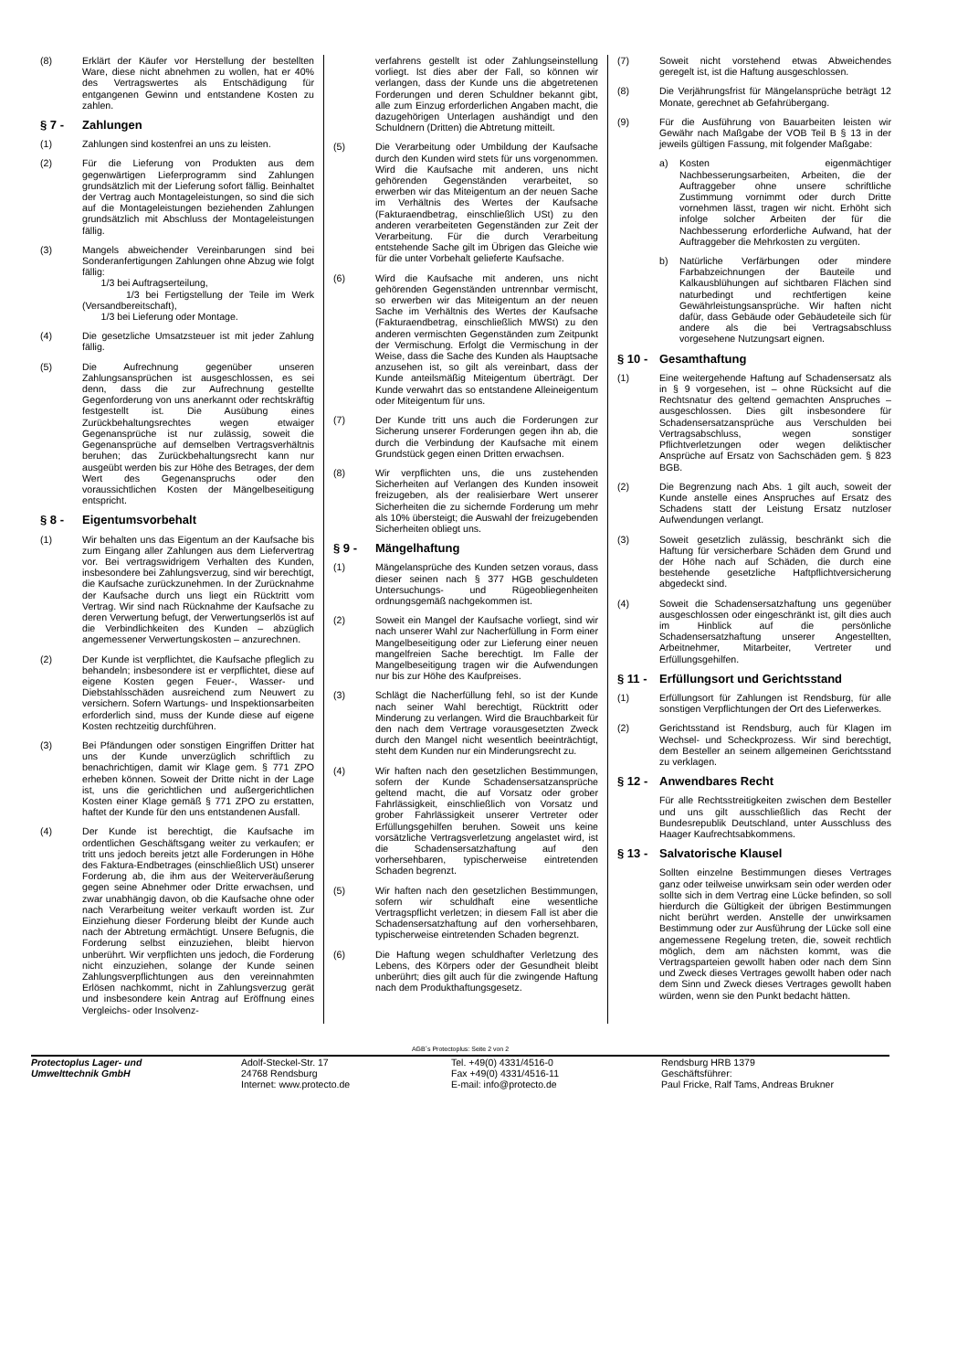(8) Erklärt der Käufer vor Herstellung der bestellten Ware, diese nicht abnehmen zu wollen, hat er 40% des Vertragswertes als Entschädigung für entgangenen Gewinn und entstandene Kosten zu zahlen.
§ 7 - Zahlungen
(1) Zahlungen sind kostenfrei an uns zu leisten.
(2) Für die Lieferung von Produkten aus dem gegenwärtigen Lieferprogramm sind Zahlungen grundsätzlich mit der Lieferung sofort fällig. Beinhaltet der Vertrag auch Montageleistungen, so sind die sich auf die Montageleistungen beziehenden Zahlungen grundsätzlich mit Abschluss der Montageleistungen fällig.
(3) Mangels abweichender Vereinbarungen sind bei Sonderanfertigungen Zahlungen ohne Abzug wie folgt fällig:
1/3 bei Auftragserteilung,
1/3 bei Fertigstellung der Teile im Werk (Versandbereitschaft),
1/3 bei Lieferung oder Montage.
(4) Die gesetzliche Umsatzsteuer ist mit jeder Zahlung fällig.
(5) Die Aufrechnung gegenüber unseren Zahlungsansprüchen ist ausgeschlossen, es sei denn, dass die zur Aufrechnung gestellte Gegenforderung von uns anerkannt oder rechtskräftig festgestellt ist. Die Ausübung eines Zurückbehaltungsrechtes wegen etwaiger Gegenansprüche ist nur zulässig, soweit die Gegenansprüche auf demselben Vertragsverhältnis beruhen; das Zurückbehaltungsrecht kann nur ausgeübt werden bis zur Höhe des Betrages, der dem Wert des Gegenanspruchs oder den voraussichtlichen Kosten der Mängelbeseitigung entspricht.
§ 8 - Eigentumsvorbehalt
(1) Wir behalten uns das Eigentum an der Kaufsache bis zum Eingang aller Zahlungen aus dem Liefervertrag vor. Bei vertragswidrigem Verhalten des Kunden, insbesondere bei Zahlungsverzug, sind wir berechtigt, die Kaufsache zurückzunehmen. In der Zurücknahme der Kaufsache durch uns liegt ein Rücktritt vom Vertrag. Wir sind nach Rücknahme der Kaufsache zu deren Verwertung befugt, der Verwertungserlös ist auf die Verbindlichkeiten des Kunden – abzüglich angemessener Verwertungskosten – anzurechnen.
(2) Der Kunde ist verpflichtet, die Kaufsache pfleglich zu behandeln; insbesondere ist er verpflichtet, diese auf eigene Kosten gegen Feuer-, Wasser- und Diebstahlsschäden ausreichend zum Neuwert zu versichern. Sofern Wartungs- und Inspektionsarbeiten erforderlich sind, muss der Kunde diese auf eigene Kosten rechtzeitig durchführen.
(3) Bei Pfändungen oder sonstigen Eingriffen Dritter hat uns der Kunde unverzüglich schriftlich zu benachrichtigen, damit wir Klage gem. § 771 ZPO erheben können. Soweit der Dritte nicht in der Lage ist, uns die gerichtlichen und außergerichtlichen Kosten einer Klage gemäß § 771 ZPO zu erstatten, haftet der Kunde für den uns entstandenen Ausfall.
(4) Der Kunde ist berechtigt, die Kaufsache im ordentlichen Geschäftsgang weiter zu verkaufen; er tritt uns jedoch bereits jetzt alle Forderungen in Höhe des Faktura-Endbetrages (einschließlich USt) unserer Forderung ab, die ihm aus der Weiterveräußerung gegen seine Abnehmer oder Dritte erwachsen, und zwar unabhängig davon, ob die Kaufsache ohne oder nach Verarbeitung weiter verkauft worden ist. Zur Einziehung dieser Forderung bleibt der Kunde auch nach der Abtretung ermächtigt. Unsere Befugnis, die Forderung selbst einzuziehen, bleibt hiervon unberührt. Wir verpflichten uns jedoch, die Forderung nicht einzuziehen, solange der Kunde seinen Zahlungsverpflichtungen aus den vereinnahmten Erlösen nachkommt, nicht in Zahlungsverzug gerät und insbesondere kein Antrag auf Eröffnung eines Vergleichs- oder Insolvenz-
verfahrens gestellt ist oder Zahlungseinstellung vorliegt. Ist dies aber der Fall, so können wir verlangen, dass der Kunde uns die abgetretenen Forderungen und deren Schuldner bekannt gibt, alle zum Einzug erforderlichen Angaben macht, die dazugehörigen Unterlagen aushändigt und den Schuldnern (Dritten) die Abtretung mitteilt.
(5) Die Verarbeitung oder Umbildung der Kaufsache durch den Kunden wird stets für uns vorgenommen. Wird die Kaufsache mit anderen, uns nicht gehörenden Gegenständen verarbeitet, so erwerben wir das Miteigentum an der neuen Sache im Verhältnis des Wertes der Kaufsache (Fakturaendbetrag, einschließlich USt) zu den anderen verarbeiteten Gegenständen zur Zeit der Verarbeitung. Für die durch Verarbeitung entstehende Sache gilt im Übrigen das Gleiche wie für die unter Vorbehalt gelieferte Kaufsache.
(6) Wird die Kaufsache mit anderen, uns nicht gehörenden Gegenständen untrennbar vermischt, so erwerben wir das Miteigentum an der neuen Sache im Verhältnis des Wertes der Kaufsache (Fakturaendbetrag, einschließlich MWSt) zu den anderen vermischten Gegenständen zum Zeitpunkt der Vermischung. Erfolgt die Vermischung in der Weise, dass die Sache des Kunden als Hauptsache anzusehen ist, so gilt als vereinbart, dass der Kunde anteilsmäßig Miteigentum überträgt. Der Kunde verwahrt das so entstandene Alleineigentum oder Miteigentum für uns.
(7) Der Kunde tritt uns auch die Forderungen zur Sicherung unserer Forderungen gegen ihn ab, die durch die Verbindung der Kaufsache mit einem Grundstück gegen einen Dritten erwachsen.
(8) Wir verpflichten uns, die uns zustehenden Sicherheiten auf Verlangen des Kunden insoweit freizugeben, als der realisierbare Wert unserer Sicherheiten die zu sichernde Forderung um mehr als 10% übersteigt; die Auswahl der freizugebenden Sicherheiten obliegt uns.
§ 9 - Mängelhaftung
(1) Mängelansprüche des Kunden setzen voraus, dass dieser seinen nach § 377 HGB geschuldeten Untersuchungs- und Rügeobliegenheiten ordnungsgemäß nachgekommen ist.
(2) Soweit ein Mangel der Kaufsache vorliegt, sind wir nach unserer Wahl zur Nacherfüllung in Form einer Mangelbeseitigung oder zur Lieferung einer neuen mangelfreien Sache berechtigt. Im Falle der Mangelbeseitigung tragen wir die Aufwendungen nur bis zur Höhe des Kaufpreises.
(3) Schlägt die Nacherfüllung fehl, so ist der Kunde nach seiner Wahl berechtigt, Rücktritt oder Minderung zu verlangen. Wird die Brauchbarkeit für den nach dem Vertrage vorausgesetzten Zweck durch den Mangel nicht wesentlich beeinträchtigt, steht dem Kunden nur ein Minderungsrecht zu.
(4) Wir haften nach den gesetzlichen Bestimmungen, sofern der Kunde Schadensersatzansprüche geltend macht, die auf Vorsatz oder grober Fahrlässigkeit, einschließlich von Vorsatz und grober Fahrlässigkeit unserer Vertreter oder Erfüllungsgehilfen beruhen. Soweit uns keine vorsätzliche Vertragsverletzung angelastet wird, ist die Schadensersatzhaftung auf den vorhersehbaren, typischerweise eintretenden Schaden begrenzt.
(5) Wir haften nach den gesetzlichen Bestimmungen, sofern wir schuldhaft eine wesentliche Vertragspflicht verletzen; in diesem Fall ist aber die Schadensersatzhaftung auf den vorhersehbaren, typischerweise eintretenden Schaden begrenzt.
(6) Die Haftung wegen schuldhafter Verletzung des Lebens, des Körpers oder der Gesundheit bleibt unberührt; dies gilt auch für die zwingende Haftung nach dem Produkthaftungsgesetz.
(7) Soweit nicht vorstehend etwas Abweichendes geregelt ist, ist die Haftung ausgeschlossen.
(8) Die Verjährungsfrist für Mängelansprüche beträgt 12 Monate, gerechnet ab Gefahrübergang.
(9) Für die Ausführung von Bauarbeiten leisten wir Gewähr nach Maßgabe der VOB Teil B § 13 in der jeweils gültigen Fassung, mit folgender Maßgabe:
a) Kosten eigenmächtiger Nachbesserungsarbeiten, Arbeiten, die der Auftraggeber ohne unsere schriftliche Zustimmung vornimmt oder durch Dritte vornehmen lässt, tragen wir nicht. Erhöht sich infolge solcher Arbeiten der für die Nachbesserung erforderliche Aufwand, hat der Auftraggeber die Mehrkosten zu vergüten.
b) Natürliche Verfärbungen oder mindere Farbabzeichnungen der Bauteile und Kalkausblühungen auf sichtbaren Flächen sind naturbedingt und rechtfertigen keine Gewährleistungsansprüche. Wir haften nicht dafür, dass Gebäude oder Gebäudeteile sich für andere als die bei Vertragsabschluss vorgesehene Nutzungsart eignen.
§ 10 - Gesamthaftung
(1) Eine weitergehende Haftung auf Schadensersatz als in § 9 vorgesehen, ist – ohne Rücksicht auf die Rechtsnatur des geltend gemachten Anspruches – ausgeschlossen. Dies gilt insbesondere für Schadensersatzansprüche aus Verschulden bei Vertragsabschluss, wegen sonstiger Pflichtverletzungen oder wegen deliktischer Ansprüche auf Ersatz von Sachschäden gem. § 823 BGB.
(2) Die Begrenzung nach Abs. 1 gilt auch, soweit der Kunde anstelle eines Anspruches auf Ersatz des Schadens statt der Leistung Ersatz nutzloser Aufwendungen verlangt.
(3) Soweit gesetzlich zulässig, beschränkt sich die Haftung für versicherbare Schäden dem Grund und der Höhe nach auf Schäden, die durch eine bestehende gesetzliche Haftpflichtversicherung abgedeckt sind.
(4) Soweit die Schadensersatzhaftung uns gegenüber ausgeschlossen oder eingeschränkt ist, gilt dies auch im Hinblick auf die persönliche Schadensersatzhaftung unserer Angestellten, Arbeitnehmer, Mitarbeiter, Vertreter und Erfüllungsgehilfen.
§ 11 - Erfüllungsort und Gerichtsstand
(1) Erfüllungsort für Zahlungen ist Rendsburg, für alle sonstigen Verpflichtungen der Ort des Lieferwerkes.
(2) Gerichtsstand ist Rendsburg, auch für Klagen im Wechsel- und Scheckprozess. Wir sind berechtigt, dem Besteller an seinem allgemeinen Gerichtsstand zu verklagen.
§ 12 - Anwendbares Recht
Für alle Rechtsstreitigkeiten zwischen dem Besteller und uns gilt ausschließlich das Recht der Bundesrepublik Deutschland, unter Ausschluss des Haager Kaufrechtsabkommens.
§ 13 - Salvatorische Klausel
Sollten einzelne Bestimmungen dieses Vertrages ganz oder teilweise unwirksam sein oder werden oder sollte sich in dem Vertrag eine Lücke befinden, so soll hierdurch die Gültigkeit der übrigen Bestimmungen nicht berührt werden. Anstelle der unwirksamen Bestimmung oder zur Ausführung der Lücke soll eine angemessene Regelung treten, die, soweit rechtlich möglich, dem am nächsten kommt, was die Vertragsparteien gewollt haben oder nach dem Sinn und Zweck dieses Vertrages gewollt haben oder nach dem Sinn und Zweck dieses Vertrages gewollt haben würden, wenn sie den Punkt bedacht hätten.
AGB´s Protectoplus: Seite 2 von 2
Protectoplus Lager- und
Umwelttechnik GmbH
Adolf-Steckel-Str. 17
24768 Rendsburg
Internet: www.protecto.de
Tel. +49(0) 4331/4516-0
Fax +49(0) 4331/4516-11
E-mail: info@protecto.de
Rendsburg HRB 1379
Geschäftsführer:
Paul Fricke, Ralf Tams, Andreas Brukner